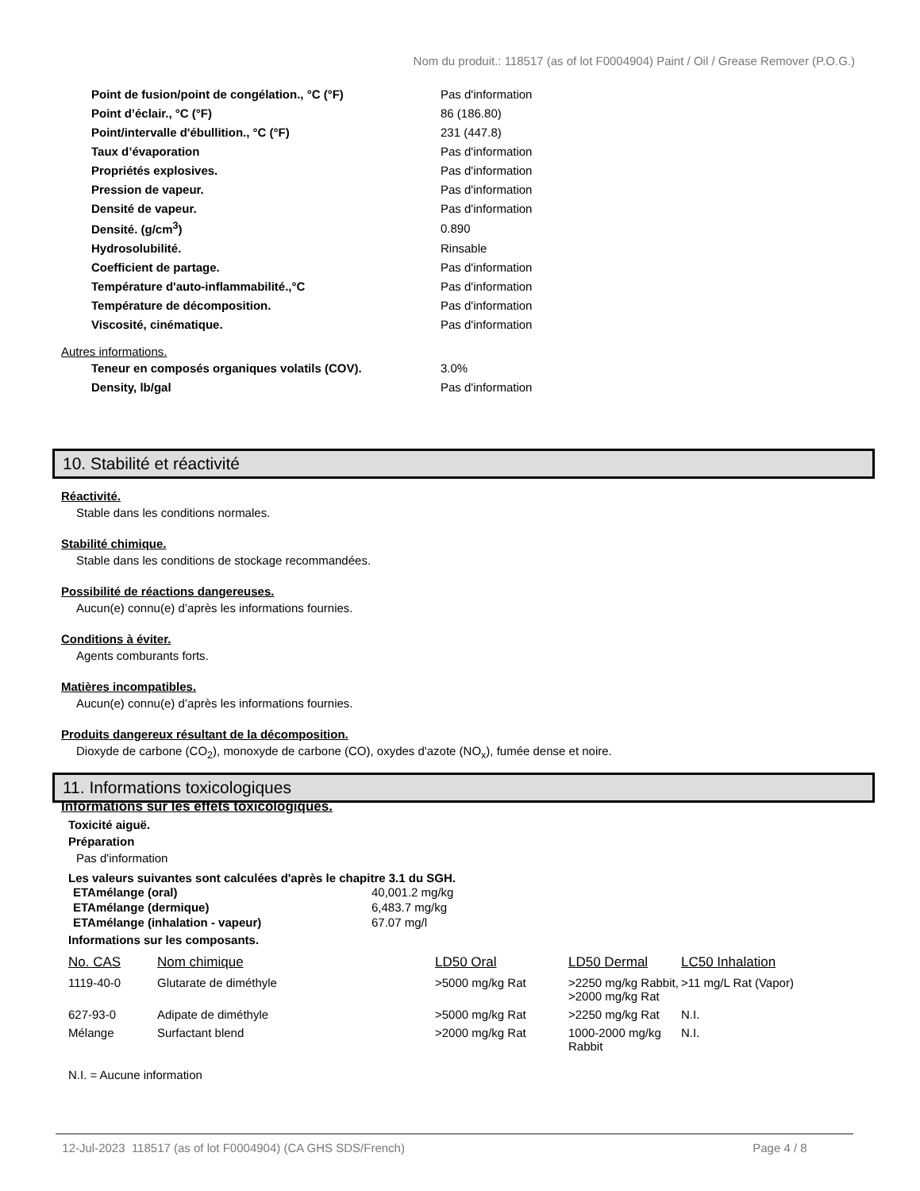Nom du produit.: 118517 (as of lot F0004904) Paint / Oil / Grease Remover (P.O.G.)
| Point de fusion/point de congélation., °C (°F) | Pas d'information |
| Point d’éclair., °C (°F) | 86 (186.80) |
| Point/intervalle d'ébullition., °C (°F) | 231 (447.8) |
| Taux d’évaporation | Pas d'information |
| Propriétés explosives. | Pas d'information |
| Pression de vapeur. | Pas d'information |
| Densité de vapeur. | Pas d'information |
| Densité. (g/cm<sup>3</sup>) | 0.890 |
| Hydrosolubilité. | Rinsable |
| Coefficient de partage. | Pas d'information |
| Température d'auto-inflammabilité.,°C | Pas d'information |
| Température de décomposition. | Pas d'information |
| Viscosité, cinématique. | Pas d'information |
Autres informations.
| Teneur en composés organiques volatils (COV). | 3.0% |
| Density, lb/gal | Pas d'information |
10. Stabilité et réactivité
Réactivité.
Stable dans les conditions normales.
Stabilité chimique.
Stable dans les conditions de stockage recommandées.
Possibilité de réactions dangereuses.
Aucun(e) connu(e) d’après les informations fournies.
Conditions à éviter.
Agents comburants forts.
Matières incompatibles.
Aucun(e) connu(e) d’après les informations fournies.
Produits dangereux résultant de la décomposition.
Dioxyde de carbone (CO<sub>2</sub>), monoxyde de carbone (CO), oxydes d'azote (NO<sub>x</sub>), fumée dense et noire.
11. Informations toxicologiques
Informations sur les effets toxicologiques.
Toxicité aiguë.
Préparation
Pas d'information
Les valeurs suivantes sont calculées d'après le chapitre 3.1 du SGH.
| ETAmélange (oral) | 40,001.2 mg/kg |
| ETAmélange (dermique) | 6,483.7 mg/kg |
| ETAmélange (inhalation - vapeur) | 67.07 mg/l |
Informations sur les composants.
| No. CAS | Nom chimique | LD50 Oral | LD50 Dermal | LC50 Inhalation |
| --- | --- | --- | --- | --- |
| 1119-40-0 | Glutarate de diméthyle | >5000 mg/kg Rat | >2250 mg/kg Rabbit, >2000 mg/kg Rat | >11 mg/L Rat (Vapor) |
| 627-93-0 | Adipate de diméthyle | >5000 mg/kg Rat | >2250 mg/kg Rat | N.I. |
| Mélange | Surfactant blend | >2000 mg/kg Rat | 1000-2000 mg/kg Rabbit | N.I. |
N.I. = Aucune information
12-Jul-2023 118517 (as of lot F0004904) (CA GHS SDS/French) Page 4 / 8